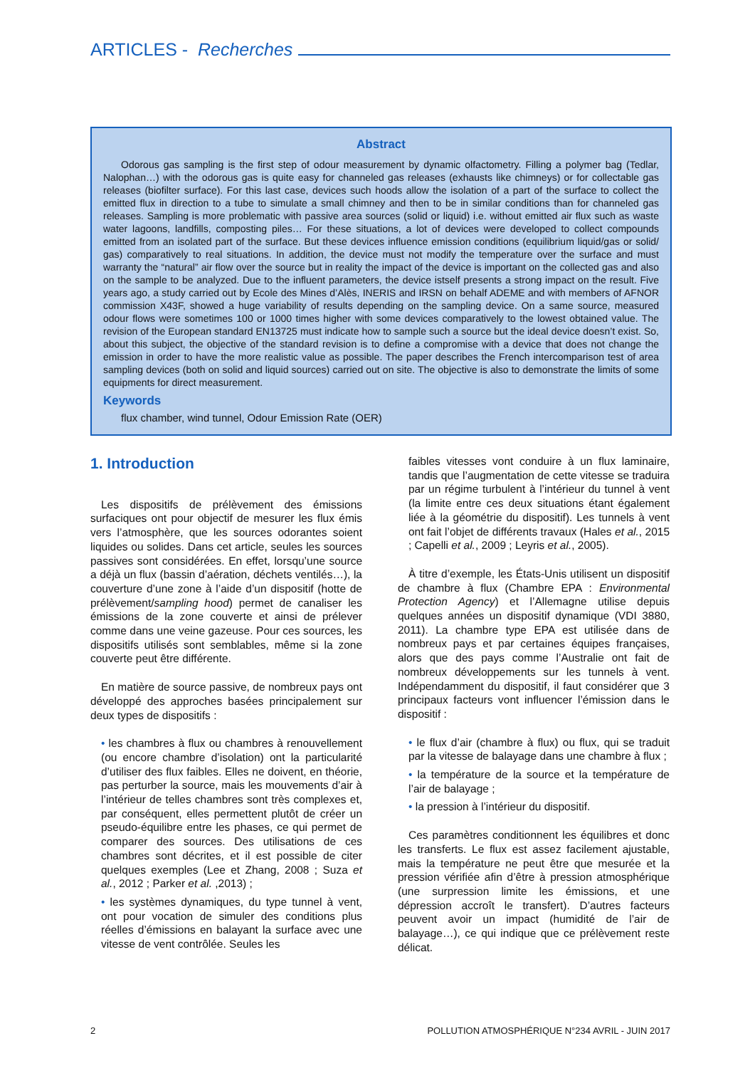ARTICLES - Recherches
Abstract
Odorous gas sampling is the first step of odour measurement by dynamic olfactometry. Filling a polymer bag (Tedlar, Nalophan…) with the odorous gas is quite easy for channeled gas releases (exhausts like chimneys) or for collectable gas releases (biofilter surface). For this last case, devices such hoods allow the isolation of a part of the surface to collect the emitted flux in direction to a tube to simulate a small chimney and then to be in similar conditions than for channeled gas releases. Sampling is more problematic with passive area sources (solid or liquid) i.e. without emitted air flux such as waste water lagoons, landfills, composting piles… For these situations, a lot of devices were developed to collect compounds emitted from an isolated part of the surface. But these devices influence emission conditions (equilibrium liquid/gas or solid/ gas) comparatively to real situations. In addition, the device must not modify the temperature over the surface and must warranty the “natural” air flow over the source but in reality the impact of the device is important on the collected gas and also on the sample to be analyzed. Due to the influent parameters, the device istself presents a strong impact on the result. Five years ago, a study carried out by Ecole des Mines d’Alès, INERIS and IRSN on behalf ADEME and with members of AFNOR commission X43F, showed a huge variability of results depending on the sampling device. On a same source, measured odour flows were sometimes 100 or 1000 times higher with some devices comparatively to the lowest obtained value. The revision of the European standard EN13725 must indicate how to sample such a source but the ideal device doesn’t exist. So, about this subject, the objective of the standard revision is to define a compromise with a device that does not change the emission in order to have the more realistic value as possible. The paper describes the French intercomparison test of area sampling devices (both on solid and liquid sources) carried out on site. The objective is also to demonstrate the limits of some equipments for direct measurement.
Keywords
flux chamber, wind tunnel, Odour Emission Rate (OER)
1. Introduction
Les dispositifs de prélèvement des émissions surfaciques ont pour objectif de mesurer les flux émis vers l’atmosphère, que les sources odorantes soient liquides ou solides. Dans cet article, seules les sources passives sont considérées. En effet, lorsqu’une source a déjà un flux (bassin d’aération, déchets ventilés…), la couverture d’une zone à l’aide d’un dispositif (hotte de prélèvement/sampling hood) permet de canaliser les émissions de la zone couverte et ainsi de prélever comme dans une veine gazeuse. Pour ces sources, les dispositifs utilisés sont semblables, même si la zone couverte peut être différente.
En matière de source passive, de nombreux pays ont développé des approches basées principalement sur deux types de dispositifs :
• les chambres à flux ou chambres à renouvellement (ou encore chambre d’isolation) ont la particularité d’utiliser des flux faibles. Elles ne doivent, en théorie, pas perturber la source, mais les mouvements d’air à l’intérieur de telles chambres sont très complexes et, par conséquent, elles permettent plutôt de créer un pseudo-équilibre entre les phases, ce qui permet de comparer des sources. Des utilisations de ces chambres sont décrites, et il est possible de citer quelques exemples (Lee et Zhang, 2008 ; Suza et al., 2012 ; Parker et al. ,2013) ;
• les systèmes dynamiques, du type tunnel à vent, ont pour vocation de simuler des conditions plus réelles d’émissions en balayant la surface avec une vitesse de vent contrôlée. Seules les
faibles vitesses vont conduire à un flux laminaire, tandis que l’augmentation de cette vitesse se traduira par un régime turbulent à l’intérieur du tunnel à vent (la limite entre ces deux situations étant également liée à la géométrie du dispositif). Les tunnels à vent ont fait l’objet de différents travaux (Hales et al., 2015 ; Capelli et al., 2009 ; Leyris et al., 2005).
À titre d’exemple, les États-Unis utilisent un dispositif de chambre à flux (Chambre EPA : Environmental Protection Agency) et l’Allemagne utilise depuis quelques années un dispositif dynamique (VDI 3880, 2011). La chambre type EPA est utilisée dans de nombreux pays et par certaines équipes françaises, alors que des pays comme l’Australie ont fait de nombreux développements sur les tunnels à vent. Indépendamment du dispositif, il faut considérer que 3 principaux facteurs vont influencer l’émission dans le dispositif :
• le flux d’air (chambre à flux) ou flux, qui se traduit par la vitesse de balayage dans une chambre à flux ;
• la température de la source et la température de l’air de balayage ;
• la pression à l’intérieur du dispositif.
Ces paramètres conditionnent les équilibres et donc les transferts. Le flux est assez facilement ajustable, mais la température ne peut être que mesurée et la pression vérifiée afin d’être à pression atmosphérique (une surpression limite les émissions, et une dépression accroît le transfert). D’autres facteurs peuvent avoir un impact (humidité de l’air de balayage…), ce qui indique que ce prélèvement reste délicat.
2 POLLUTION ATMOSPHÉRIQUE N°234 AVRIL - JUIN 2017